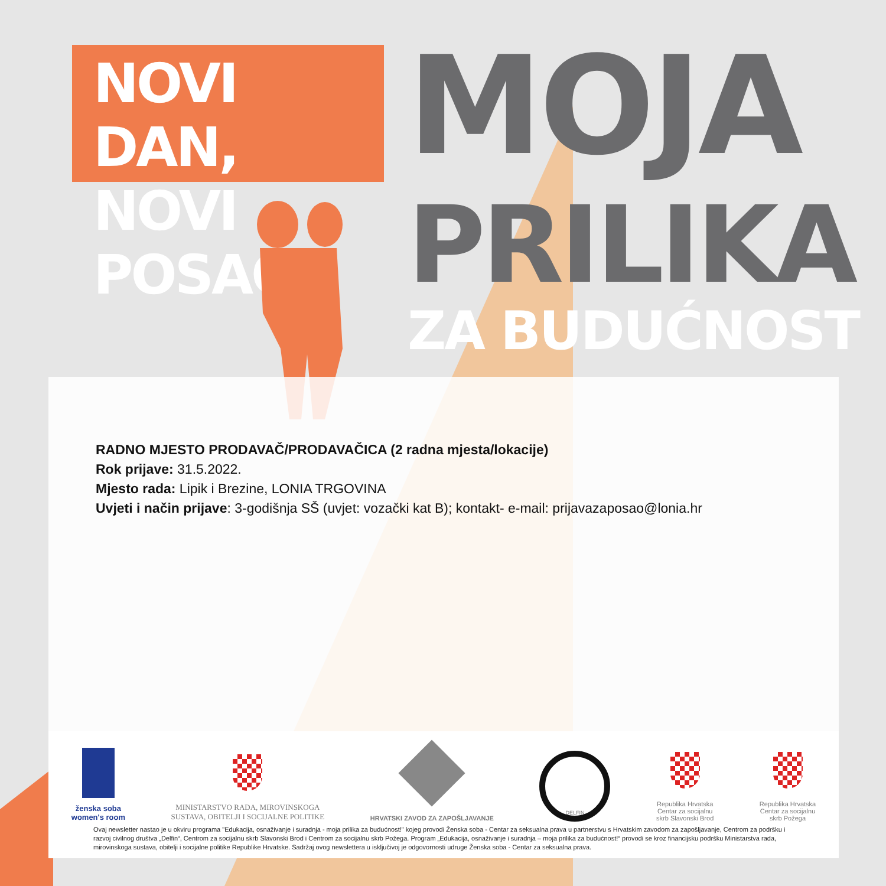NOVI DAN,
NOVI POSAO
MOJA
PRILIKA
ZA BUDUĆNOST
RADNO MJESTO PRODAVAČ/PRODAVAČICA (2 radna mjesta/lokacije)
Rok prijave: 31.5.2022.
Mjesto rada: Lipik i Brezine, LONIA TRGOVINA
Uvjeti i način prijave: 3-godišnja SŠ (uvjet: vozački kat B); kontakt- e-mail: prijavazaposao@lonia.hr
ženska soba
women's room
MINISTARSTVO RADA, MIROVINSKOGA
SUSTAVA, OBITELJI I SOCIJALNE POLITIKE
HRVATSKI ZAVOD ZA ZAPOŠLJAVANJE
DELFIN
Republika Hrvatska
Centar za socijalnu
skrb Slavonski Brod
Republika Hrvatska
Centar za socijalnu
skrb Požega
Ovaj newsletter nastao je u okviru programa "Edukacija, osnaživanje i suradnja - moja prilika za budućnost!" kojeg provodi Ženska soba - Centar za seksualna prava u partnerstvu s Hrvatskim zavodom za zapošljavanje, Centrom za podršku i razvoj civilnog društva „Delfin“, Centrom za socijalnu skrb Slavonski Brod i Centrom za socijalnu skrb Požega. Program „Edukacija, osnaživanje i suradnja – moja prilika za budućnost!“ provodi se kroz financijsku podršku Ministarstva rada, mirovinskoga sustava, obitelji i socijalne politike Republike Hrvatske. Sadržaj ovog newslettera u isključivoj je odgovornosti udruge Ženska soba - Centar za seksualna prava.